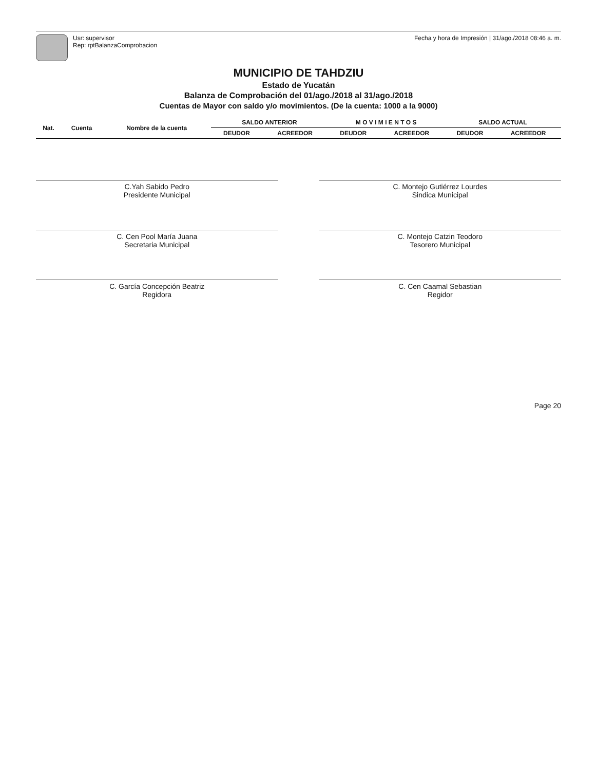Usr: supervisor
Rep: rptBalanzaComprobacion
Fecha y hora de Impresión | 31/ago./2018 08:46 a. m.
MUNICIPIO DE TAHDZIU
Estado de Yucatán
Balanza de Comprobación del 01/ago./2018 al 31/ago./2018
Cuentas de Mayor con saldo y/o movimientos. (De la cuenta: 1000 a la 9000)
| Nat. | Cuenta | Nombre de la cuenta | SALDO ANTERIOR | | M O V I M I E N T O S | | SALDO ACTUAL | |
| --- | --- | --- | --- | --- | --- | --- | --- | --- |
| | | | DEUDOR | ACREEDOR | DEUDOR | ACREEDOR | DEUDOR | ACREEDOR |
C.Yah Sabido Pedro
Presidente Municipal
C. Montejo Gutiérrez Lourdes
Sindica Municipal
C. Cen Pool María Juana
Secretaria Municipal
C. Montejo Catzin Teodoro
Tesorero Municipal
C. García Concepción Beatriz
Regidora
C. Cen Caamal Sebastian
Regidor
Page 20